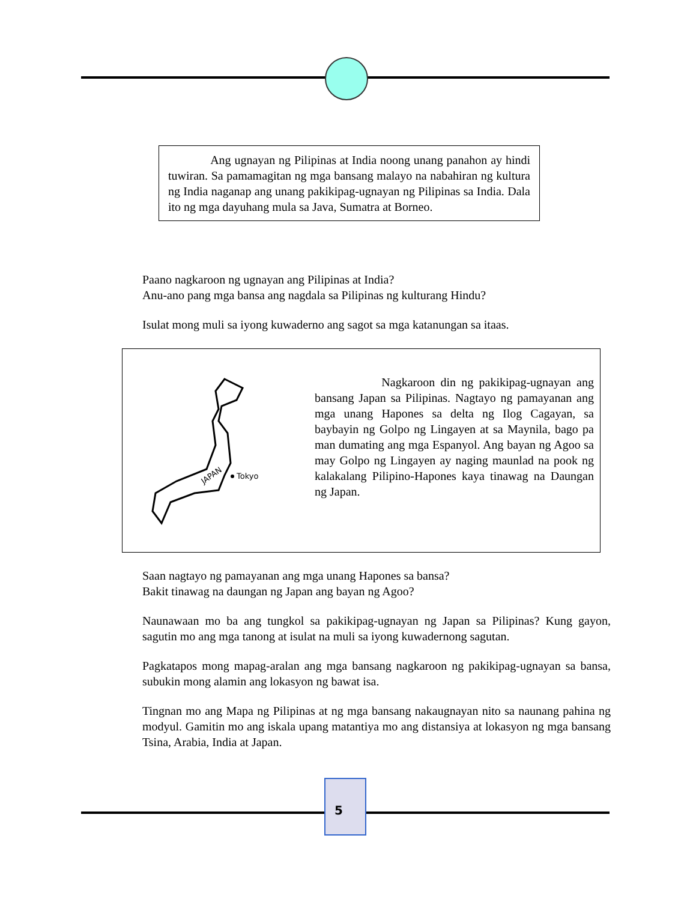Ang ugnayan ng Pilipinas at India noong unang panahon ay hindi tuwiran. Sa pamamagitan ng mga bansang malayo na nabahiran ng kultura ng India naganap ang unang pakikipag-ugnayan ng Pilipinas sa India. Dala ito ng mga dayuhang mula sa Java, Sumatra at Borneo.
Paano nagkaroon ng ugnayan ang Pilipinas at India?
Anu-ano pang mga bansa ang nagdala sa Pilipinas ng kulturang Hindu?
Isulat mong muli sa iyong kuwaderno ang sagot sa mga katanungan sa itaas.
JAPAN
Tokyo
Nagkaroon din ng pakikipag-ugnayan ang bansang Japan sa Pilipinas. Nagtayo ng pamayanan ang mga unang Hapones sa delta ng Ilog Cagayan, sa baybayin ng Golpo ng Lingayen at sa Maynila, bago pa man dumating ang mga Espanyol. Ang bayan ng Agoo sa may Golpo ng Lingayen ay naging maunlad na pook ng kalakalang Pilipino-Hapones kaya tinawag na Daungan ng Japan.
Saan nagtayo ng pamayanan ang mga unang Hapones sa bansa?
Bakit tinawag na daungan ng Japan ang bayan ng Agoo?
Naunawaan mo ba ang tungkol sa pakikipag-ugnayan ng Japan sa Pilipinas? Kung gayon, sagutin mo ang mga tanong at isulat na muli sa iyong kuwadernong sagutan.
Pagkatapos mong mapag-aralan ang mga bansang nagkaroon ng pakikipag-ugnayan sa bansa, subukin mong alamin ang lokasyon ng bawat isa.
Tingnan mo ang Mapa ng Pilipinas at ng mga bansang nakaugnayan nito sa naunang pahina ng modyul. Gamitin mo ang iskala upang matantiya mo ang distansiya at lokasyon ng mga bansang Tsina, Arabia, India at Japan.
5